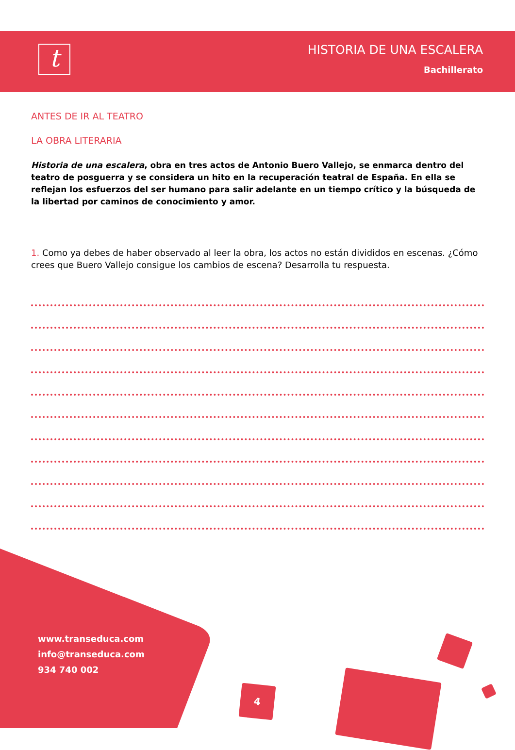t
HISTORIA DE UNA ESCALERA
Bachillerato
ANTES DE IR AL TEATRO
LA OBRA LITERARIA
Historia de una escalera, obra en tres actos de Antonio Buero Vallejo, se enmarca dentro del teatro de posguerra y se considera un hito en la recuperación teatral de España. En ella se reflejan los esfuerzos del ser humano para salir adelante en un tiempo crítico y la búsqueda de la libertad por caminos de conocimiento y amor.
1. Como ya debes de haber observado al leer la obra, los actos no están divididos en escenas. ¿Cómo crees que Buero Vallejo consigue los cambios de escena? Desarrolla tu respuesta.
www.transeduca.com
info@transeduca.com
934 740 002
4